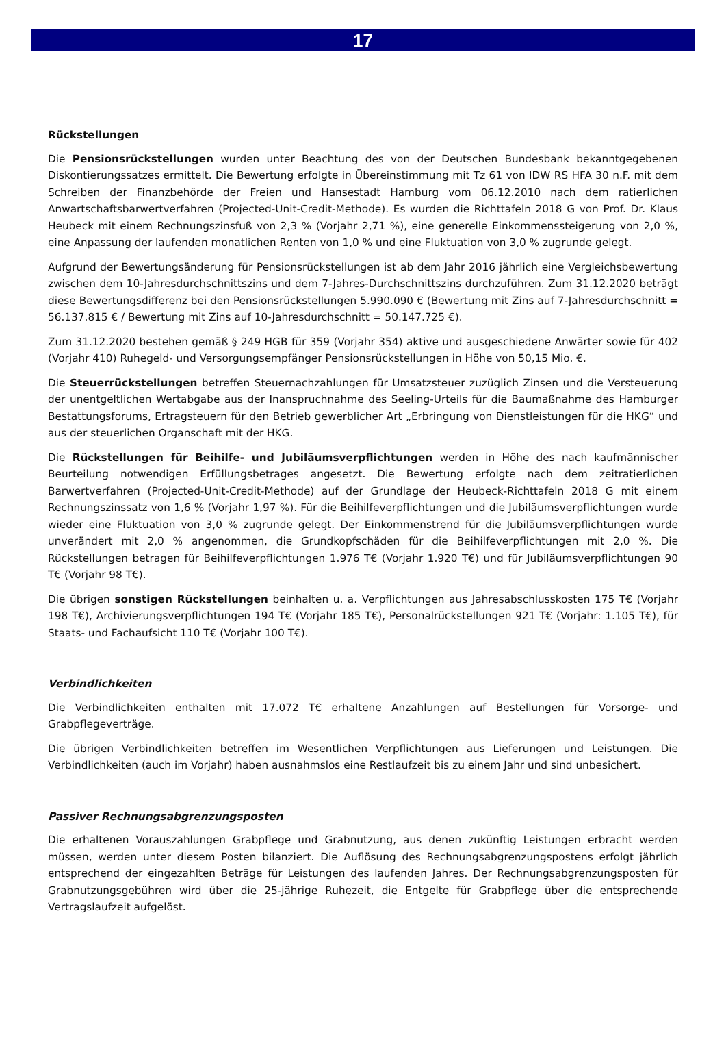17
Rückstellungen
Die Pensionsrückstellungen wurden unter Beachtung des von der Deutschen Bundesbank bekanntgegebenen Diskontierungssatzes ermittelt. Die Bewertung erfolgte in Übereinstimmung mit Tz 61 von IDW RS HFA 30 n.F. mit dem Schreiben der Finanzbehörde der Freien und Hansestadt Hamburg vom 06.12.2010 nach dem ratierlichen Anwartschaftsbarwertverfahren (Projected-Unit-Credit-Methode). Es wurden die Richttafeln 2018 G von Prof. Dr. Klaus Heubeck mit einem Rechnungszinsfuß von 2,3 % (Vorjahr 2,71 %), eine generelle Einkommenssteigerung von 2,0 %, eine Anpassung der laufenden monatlichen Renten von 1,0 % und eine Fluktuation von 3,0 % zugrunde gelegt.
Aufgrund der Bewertungsänderung für Pensionsrückstellungen ist ab dem Jahr 2016 jährlich eine Vergleichsbewertung zwischen dem 10-Jahresdurchschnittszins und dem 7-Jahres-Durchschnittszins durchzuführen. Zum 31.12.2020 beträgt diese Bewertungsdifferenz bei den Pensionsrückstellungen 5.990.090 € (Bewertung mit Zins auf 7-Jahresdurchschnitt = 56.137.815 € / Bewertung mit Zins auf 10-Jahresdurchschnitt = 50.147.725 €).
Zum 31.12.2020 bestehen gemäß § 249 HGB für 359 (Vorjahr 354) aktive und ausgeschiedene Anwärter sowie für 402 (Vorjahr 410) Ruhegeld- und Versorgungsempfänger Pensionsrückstellungen in Höhe von 50,15 Mio. €.
Die Steuerrückstellungen betreffen Steuernachzahlungen für Umsatzsteuer zuzüglich Zinsen und die Versteuerung der unentgeltlichen Wertabgabe aus der Inanspruchnahme des Seeling-Urteils für die Baumaßnahme des Hamburger Bestattungsforums, Ertragsteuern für den Betrieb gewerblicher Art „Erbringung von Dienstleistungen für die HKG“ und aus der steuerlichen Organschaft mit der HKG.
Die Rückstellungen für Beihilfe- und Jubiläumsverpflichtungen werden in Höhe des nach kaufmännischer Beurteilung notwendigen Erfüllungsbetrages angesetzt. Die Bewertung erfolgte nach dem zeitratierlichen Barwertverfahren (Projected-Unit-Credit-Methode) auf der Grundlage der Heubeck-Richttafeln 2018 G mit einem Rechnungszinssatz von 1,6 % (Vorjahr 1,97 %). Für die Beihilfeverpflichtungen und die Jubiläumsverpflichtungen wurde wieder eine Fluktuation von 3,0 % zugrunde gelegt. Der Einkommenstrend für die Jubiläumsverpflichtungen wurde unverändert mit 2,0 % angenommen, die Grundkopfschäden für die Beihilfeverpflichtungen mit 2,0 %. Die Rückstellungen betragen für Beihilfeverpflichtungen 1.976 T€ (Vorjahr 1.920 T€) und für Jubiläumsverpflichtungen 90 T€ (Vorjahr 98 T€).
Die übrigen sonstigen Rückstellungen beinhalten u. a. Verpflichtungen aus Jahresabschlusskosten 175 T€ (Vorjahr 198 T€), Archivierungsverpflichtungen 194 T€ (Vorjahr 185 T€), Personalrückstellungen 921 T€ (Vorjahr: 1.105 T€), für Staats- und Fachaufsicht 110 T€ (Vorjahr 100 T€).
Verbindlichkeiten
Die Verbindlichkeiten enthalten mit 17.072 T€ erhaltene Anzahlungen auf Bestellungen für Vorsorge- und Grabpflegeverträge.
Die übrigen Verbindlichkeiten betreffen im Wesentlichen Verpflichtungen aus Lieferungen und Leistungen. Die Verbindlichkeiten (auch im Vorjahr) haben ausnahmslos eine Restlaufzeit bis zu einem Jahr und sind unbesichert.
Passiver Rechnungsabgrenzungsposten
Die erhaltenen Vorauszahlungen Grabpflege und Grabnutzung, aus denen zukünftig Leistungen erbracht werden müssen, werden unter diesem Posten bilanziert. Die Auflösung des Rechnungsabgrenzungspostens erfolgt jährlich entsprechend der eingezahlten Beträge für Leistungen des laufenden Jahres. Der Rechnungsabgrenzungsposten für Grabnutzungsgebühren wird über die 25-jährige Ruhezeit, die Entgelte für Grabpflege über die entsprechende Vertragslaufzeit aufgelöst.